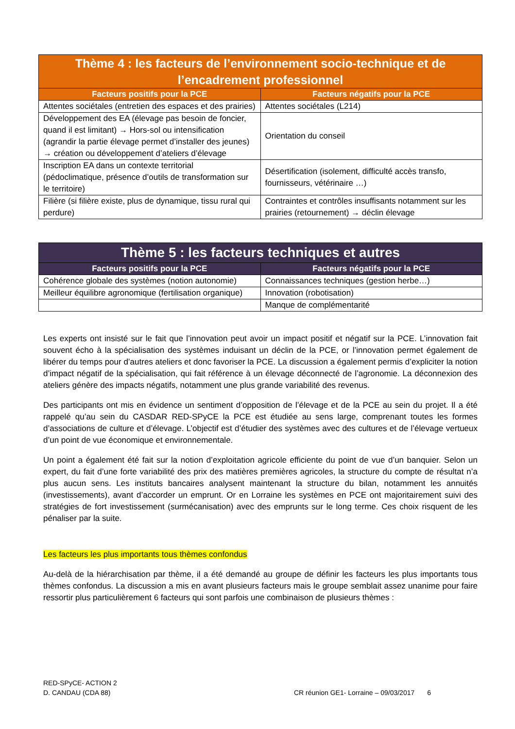| Thème 4 : les facteurs de l’environnement socio-technique et de l’encadrement professionnel | |
| --- | --- |
| Facteurs positifs pour la PCE | Facteurs négatifs pour la PCE |
| Attentes sociétales (entretien des espaces et des prairies) | Attentes sociétales (L214) |
| Développement des EA (élevage pas besoin de foncier, quand il est limitant) → Hors-sol ou intensification (agrandir la partie élevage permet d’installer des jeunes) → création ou développement d’ateliers d’élevage | Orientation du conseil |
| Inscription EA dans un contexte territorial (pédoclimatique, présence d’outils de transformation sur le territoire) | Désertification (isolement, difficulté accès transfo, fournisseurs, vétérinaire …) |
| Filière (si filière existe, plus de dynamique, tissu rural qui perdure) | Contraintes et contrôles insuffisants notamment sur les prairies (retournement) → déclin élevage |
| Thème 5 : les facteurs techniques et autres | |
| --- | --- |
| Facteurs positifs pour la PCE | Facteurs négatifs pour la PCE |
| Cohérence globale des systèmes (notion autonomie) | Connaissances techniques (gestion herbe…) |
| Meilleur équilibre agronomique (fertilisation organique) | Innovation (robotisation) |
| | Manque de complémentarité |
Les experts ont insisté sur le fait que l’innovation peut avoir un impact positif et négatif sur la PCE. L’innovation fait souvent écho à la spécialisation des systèmes induisant un déclin de la PCE, or l’innovation permet également de libérer du temps pour d’autres ateliers et donc favoriser la PCE. La discussion a également permis d’expliciter la notion d’impact négatif de la spécialisation, qui fait référence à un élevage déconnecté de l’agronomie. La déconnexion des ateliers génère des impacts négatifs, notamment une plus grande variabilité des revenus.
Des participants ont mis en évidence un sentiment d’opposition de l’élevage et de la PCE au sein du projet. Il a été rappelé qu’au sein du CASDAR RED-SPyCE la PCE est étudiée au sens large, comprenant toutes les formes d’associations de culture et d’élevage. L’objectif est d’étudier des systèmes avec des cultures et de l’élevage vertueux d’un point de vue économique et environnementale.
Un point a également été fait sur la notion d’exploitation agricole efficiente du point de vue d’un banquier. Selon un expert, du fait d’une forte variabilité des prix des matières premières agricoles, la structure du compte de résultat n’a plus aucun sens. Les instituts bancaires analysent maintenant la structure du bilan, notamment les annuités (investissements), avant d’accorder un emprunt. Or en Lorraine les systèmes en PCE ont majoritairement suivi des stratégies de fort investissement (surmécanisation) avec des emprunts sur le long terme. Ces choix risquent de les pénaliser par la suite.
Les facteurs les plus importants tous thèmes confondus
Au-delà de la hiérarchisation par thème, il a été demandé au groupe de définir les facteurs les plus importants tous thèmes confondus. La discussion a mis en avant plusieurs facteurs mais le groupe semblait assez unanime pour faire ressortir plus particulièrement 6 facteurs qui sont parfois une combinaison de plusieurs thèmes :
RED-SPyCE- ACTION 2
D. CANDAU (CDA 88) CR réunion GE1- Lorraine – 09/03/2017 6